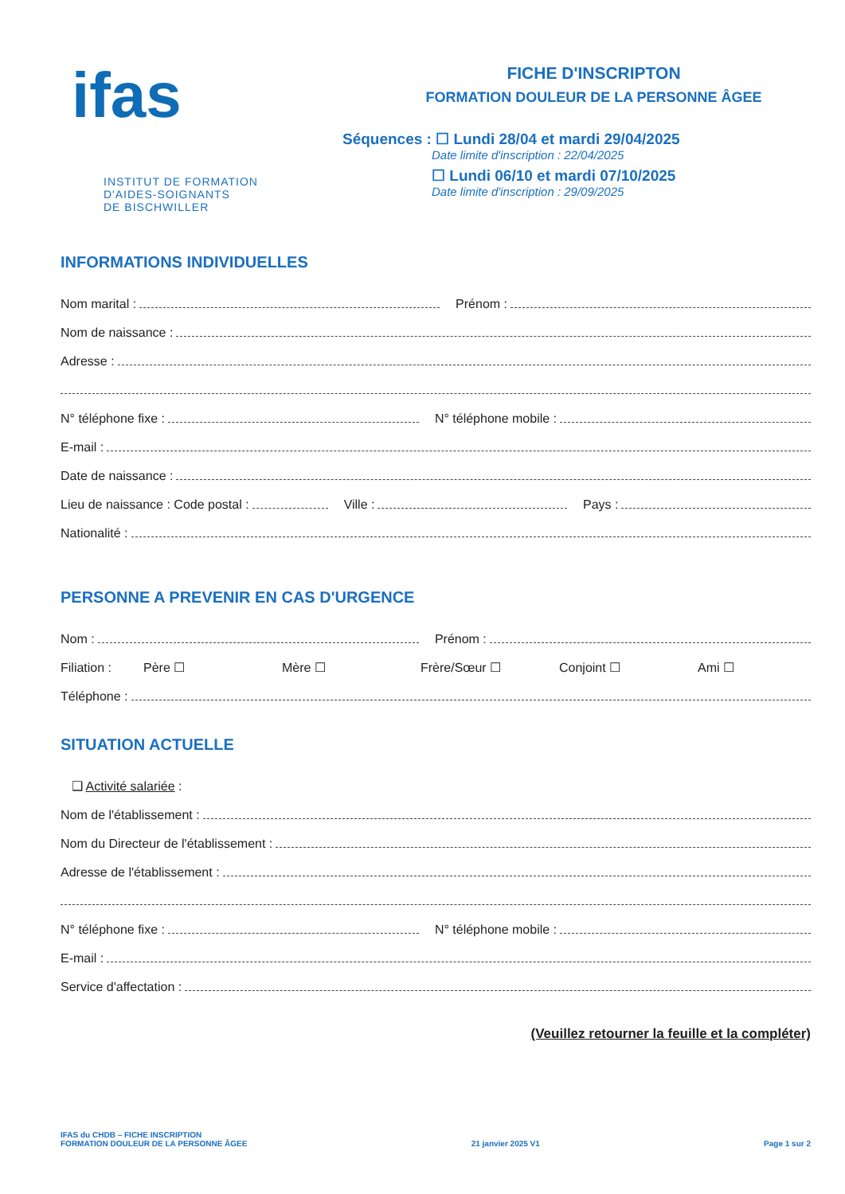ifas
INSTITUT DE FORMATION
D'AIDES-SOIGNANTS
DE BISCHWILLER
FICHE D'INSCRIPTON
FORMATION DOULEUR DE LA PERSONNE ÂGEE
Séquences : ☐ Lundi 28/04 et mardi 29/04/2025
Date limite d'inscription : 22/04/2025
☐ Lundi 06/10 et mardi 07/10/2025
Date limite d'inscription : 29/09/2025
INFORMATIONS INDIVIDUELLES
Nom marital :
Prénom :
Nom de naissance :
Adresse :
N° téléphone fixe :
N° téléphone mobile :
E-mail :
Date de naissance :
Lieu de naissance : Code postal :
Ville :
Pays :
Nationalité :
PERSONNE A PREVENIR EN CAS D'URGENCE
Nom :
Prénom :
Filiation : Père ☐ Mère ☐ Frère/Sœur ☐ Conjoint ☐ Ami ☐
Téléphone :
SITUATION ACTUELLE
❑ Activité salariée :
Nom de l'établissement :
Nom du Directeur de l'établissement :
Adresse de l'établissement :
N° téléphone fixe :
N° téléphone mobile :
E-mail :
Service d'affectation :
(Veuillez retourner la feuille et la compléter)
IFAS du CHDB – FICHE INSCRIPTION
FORMATION DOULEUR DE LA PERSONNE ÂGEE
21 janvier 2025 V1
Page 1 sur 2